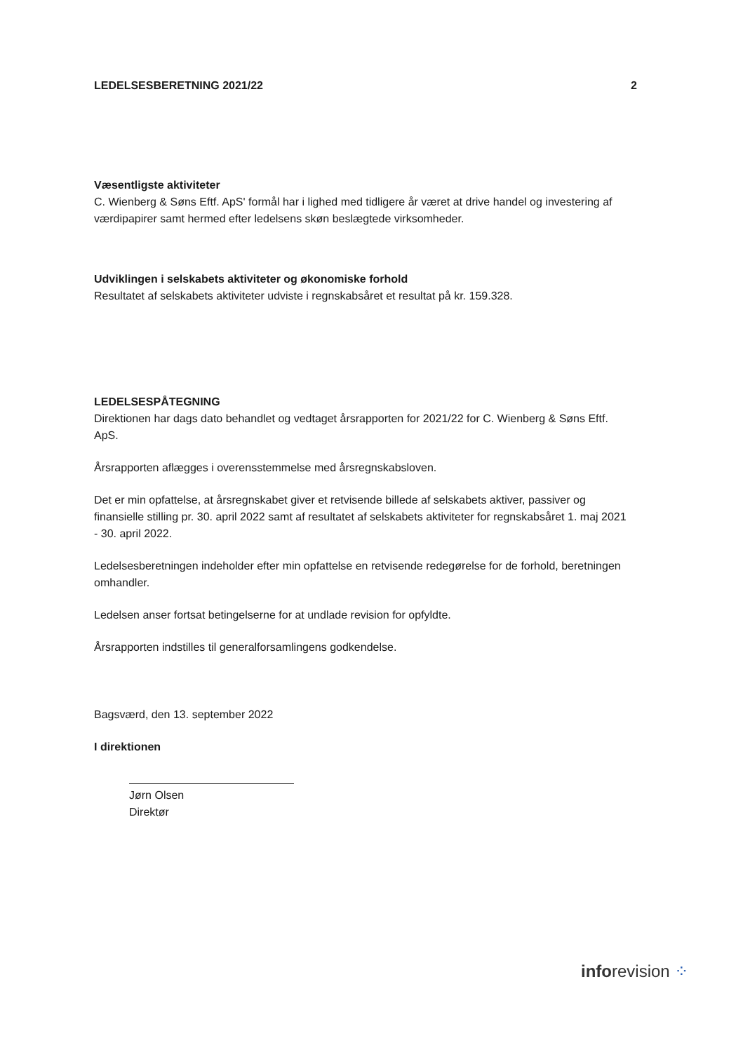LEDELSESBERETNING 2021/22 2
Væsentligste aktiviteter
C. Wienberg & Søns Eftf. ApS' formål har i lighed med tidligere år været at drive handel og investering af værdipapirer samt hermed efter ledelsens skøn beslægtede virksomheder.
Udviklingen i selskabets aktiviteter og økonomiske forhold
Resultatet af selskabets aktiviteter udviste i regnskabsåret et resultat på kr. 159.328.
LEDELSESPÅTEGNING
Direktionen har dags dato behandlet og vedtaget årsrapporten for 2021/22 for C. Wienberg & Søns Eftf. ApS.
Årsrapporten aflægges i overensstemmelse med årsregnskabsloven.
Det er min opfattelse, at årsregnskabet giver et retvisende billede af selskabets aktiver, passiver og finansielle stilling pr. 30. april 2022 samt af resultatet af selskabets aktiviteter for regnskabsåret 1. maj 2021 - 30. april 2022.
Ledelsesberetningen indeholder efter min opfattelse en retvisende redegørelse for de forhold, beretningen omhandler.
Ledelsen anser fortsat betingelserne for at undlade revision for opfyldte.
Årsrapporten indstilles til generalforsamlingens godkendelse.
Bagsværd, den 13. september 2022
I direktionen
Jørn Olsen
Direktør
inforevision ⁘